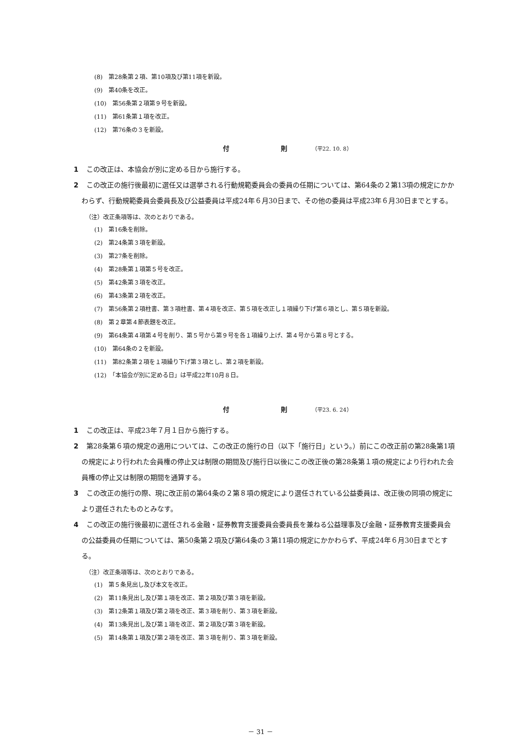(8)　第28条第２項、第10項及び第11項を新設。
(9)　第40条を改正。
(10)　第56条第２項第９号を新設。
(11)　第61条第１項を改正。
(12)　第76条の３を新設。
付 則 （平22. 10. 8）
1 この改正は、本協会が別に定める日から施行する。
2 この改正の施行後最初に選任又は選挙される行動規範委員会の委員の任期については、第64条の２第13項の規定にかかわらず、行動規範委員会委員長及び公益委員は平成24年６月30日まで、その他の委員は平成23年６月30日までとする。
（注）改正条項等は、次のとおりである。
(1)　第16条を削除。
(2)　第24条第３項を新設。
(3)　第27条を削除。
(4)　第28条第１項第５号を改正。
(5)　第42条第３項を改正。
(6)　第43条第２項を改正。
(7)　第56条第２項柱書、第３項柱書、第４項を改正、第５項を改正し１項繰り下げ第６項とし、第５項を新設。
(8)　第２章第４節表題を改正。
(9)　第64条第４項第４号を削り、第５号から第９号を各１項繰り上げ、第４号から第８号とする。
(10)　第64条の２を新設。
(11)　第82条第２項を１項繰り下げ第３項とし、第２項を新設。
(12)　「本協会が別に定める日」は平成22年10月８日。
付 則 （平23. 6. 24）
1 この改正は、平成23年７月１日から施行する。
2 第28条第６項の規定の適用については、この改正の施行の日（以下「施行日」という。）前にこの改正前の第28条第1項の規定により行われた会員権の停止又は制限の期間及び施行日以後にこの改正後の第28条第１項の規定により行われた会員権の停止又は制限の期間を通算する。
3 この改正の施行の際、現に改正前の第64条の２第８項の規定により選任されている公益委員は、改正後の同項の規定により選任されたものとみなす。
4 この改正の施行後最初に選任される金融・証券教育支援委員会委員長を兼ねる公益理事及び金融・証券教育支援委員会の公益委員の任期については、第50条第２項及び第64条の３第11項の規定にかかわらず、平成24年６月30日までとする。
（注）改正条項等は、次のとおりである。
(1)　第５条見出し及び本文を改正。
(2)　第11条見出し及び第１項を改正、第２項及び第３項を新設。
(3)　第12条第１項及び第２項を改正、第３項を削り、第３項を新設。
(4)　第13条見出し及び第１項を改正、第２項及び第３項を新設。
(5)　第14条第１項及び第２項を改正、第３項を削り、第３項を新設。
－ 31 －